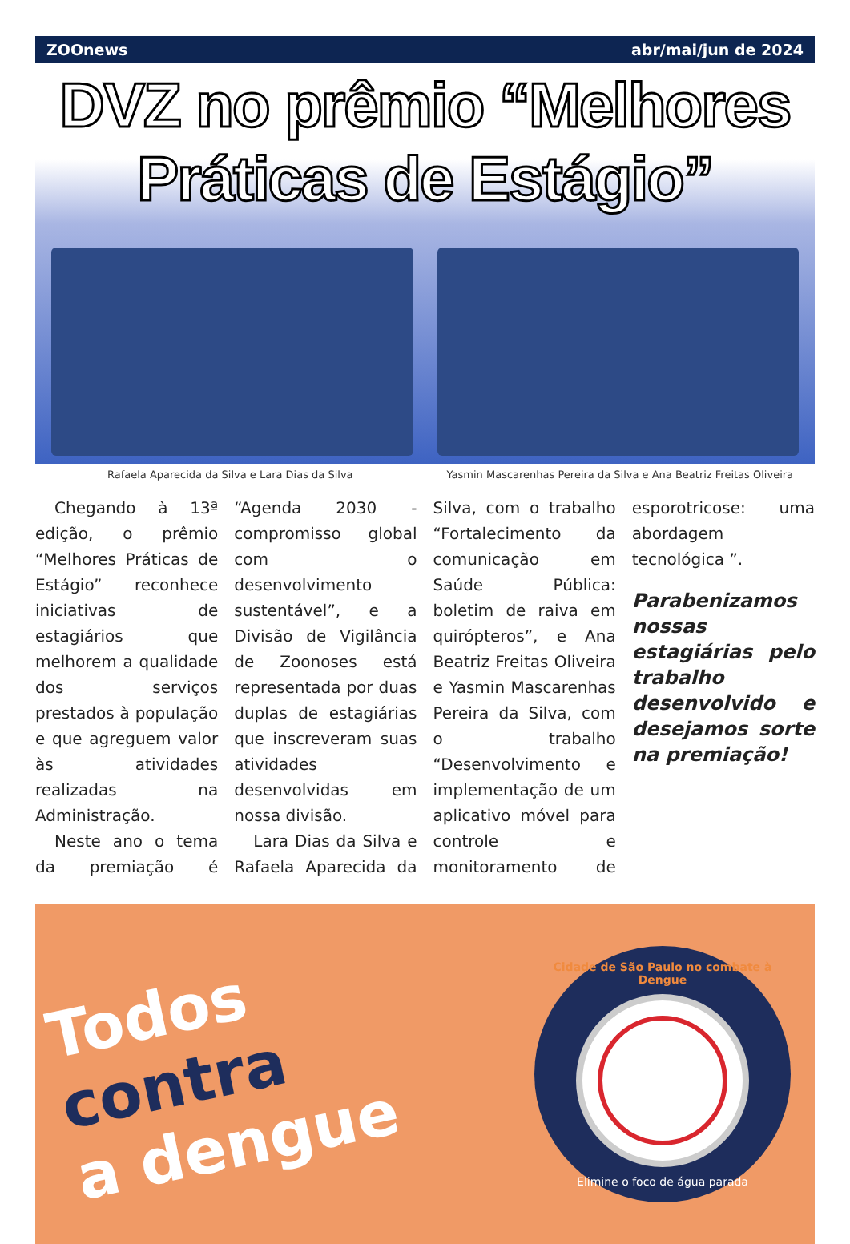ZOOnews abr/mai/jun de 2024
DVZ no prêmio “Melhores
Práticas de Estágio”
Rafaela Aparecida da Silva e Lara Dias da Silva
Yasmin Mascarenhas Pereira da Silva e Ana Beatriz Freitas Oliveira
Chegando à 13ª edição, o prêmio “Melhores Práticas de Estágio” reconhece iniciativas de estagiários que melhorem a qualidade dos serviços prestados à população e que agreguem valor às atividades realizadas na Administração.
Neste ano o tema da premiação é “Agenda 2030 - compromisso global com o desenvolvimento sustentável”, e a Divisão de Vigilância de Zoonoses está representada por duas duplas de estagiárias que inscreveram suas atividades desenvolvidas em nossa divisão.
Lara Dias da Silva e Rafaela Aparecida da Silva, com o trabalho “Fortalecimento da comunicação em Saúde Pública: boletim de raiva em quirópteros”, e Ana Beatriz Freitas Oliveira e Yasmin Mascarenhas Pereira da Silva, com o trabalho “Desenvolvimento e implementação de um aplicativo móvel para controle e monitoramento de esporotricose: uma abordagem tecnológica ”.
Parabenizamos nossas estagiárias pelo trabalho desenvolvido e desejamos sorte na premiação!
Todos
contra
a dengue
Cidade de São Paulo no combate à Dengue
Elimine o foco de água parada